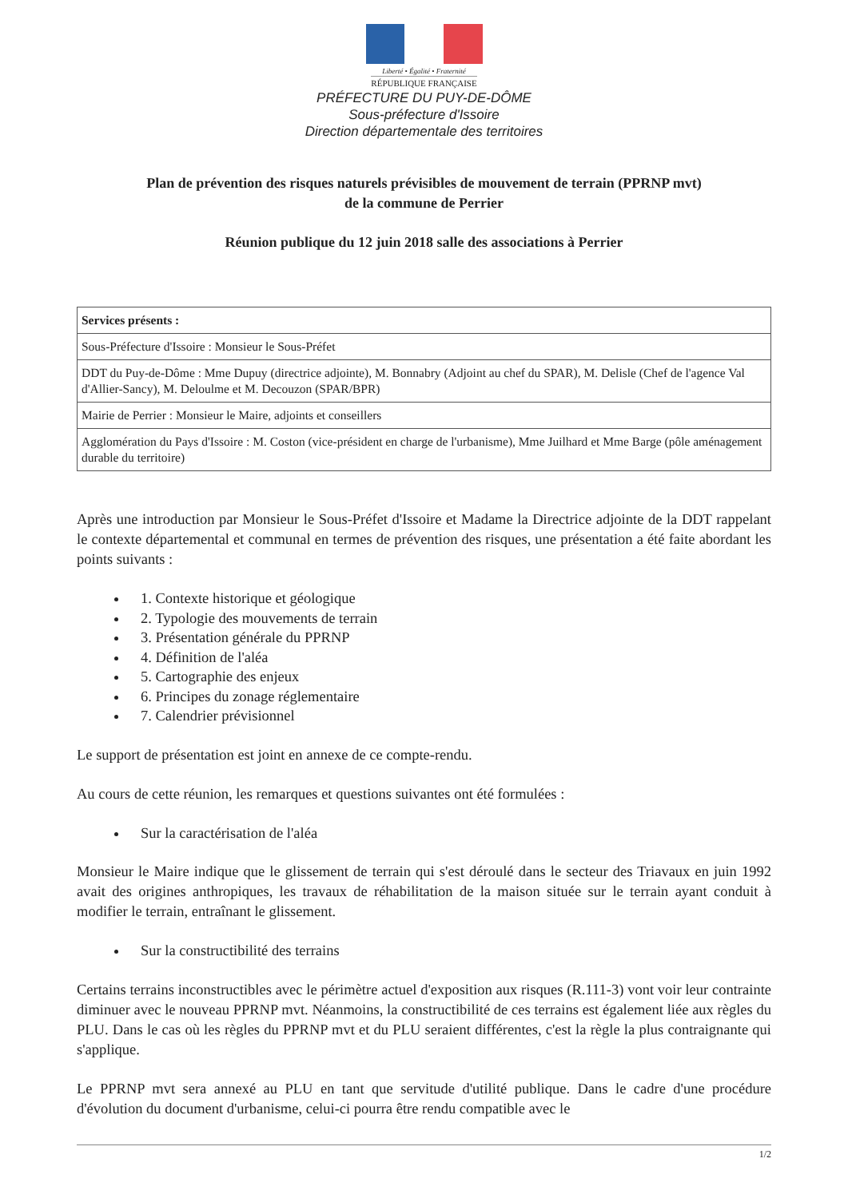Liberté • Égalité • Fraternité
RÉPUBLIQUE FRANÇAISE
PRÉFECTURE DU PUY-DE-DÔME
Sous-préfecture d'Issoire
Direction départementale des territoires
Plan de prévention des risques naturels prévisibles de mouvement de terrain (PPRNP mvt)
de la commune de Perrier
Réunion publique du 12 juin 2018 salle des associations à Perrier
| Services présents : |
| --- |
| Sous-Préfecture d'Issoire : Monsieur le Sous-Préfet |
| DDT du Puy-de-Dôme : Mme Dupuy (directrice adjointe), M. Bonnabry (Adjoint au chef du SPAR), M. Delisle (Chef de l'agence Val d'Allier-Sancy), M. Deloulme et M. Decouzon (SPAR/BPR) |
| Mairie de Perrier : Monsieur le Maire, adjoints et conseillers |
| Agglomération du Pays d'Issoire : M. Coston (vice-président en charge de l'urbanisme), Mme Juilhard et Mme Barge (pôle aménagement durable du territoire) |
Après une introduction par Monsieur le Sous-Préfet d'Issoire et Madame la Directrice adjointe de la DDT rappelant le contexte départemental et communal en termes de prévention des risques, une présentation a été faite abordant les points suivants :
1. Contexte historique et géologique
2. Typologie des mouvements de terrain
3. Présentation générale du PPRNP
4. Définition de l'aléa
5. Cartographie des enjeux
6. Principes du zonage réglementaire
7. Calendrier prévisionnel
Le support de présentation est joint en annexe de ce compte-rendu.
Au cours de cette réunion, les remarques et questions suivantes ont été formulées :
Sur la caractérisation de l'aléa
Monsieur le Maire indique que le glissement de terrain qui s'est déroulé dans le secteur des Triavaux en juin 1992 avait des origines anthropiques, les travaux de réhabilitation de la maison située sur le terrain ayant conduit à modifier le terrain, entraînant le glissement.
Sur la constructibilité des terrains
Certains terrains inconstructibles avec le périmètre actuel d'exposition aux risques (R.111-3) vont voir leur contrainte diminuer avec le nouveau PPRNP mvt. Néanmoins, la constructibilité de ces terrains est également liée aux règles du PLU. Dans le cas où les règles du PPRNP mvt et du PLU seraient différentes, c'est la règle la plus contraignante qui s'applique.
Le PPRNP mvt sera annexé au PLU en tant que servitude d'utilité publique. Dans le cadre d'une procédure d'évolution du document d'urbanisme, celui-ci pourra être rendu compatible avec le
1/2